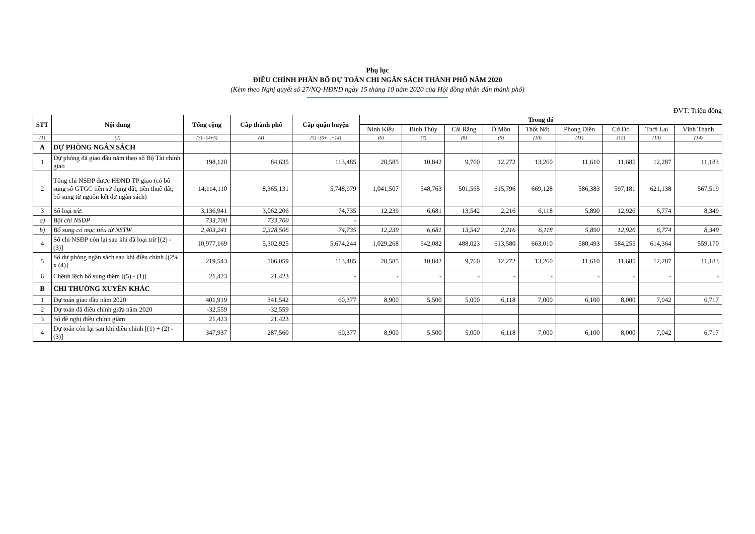Phụ lục
ĐIỀU CHỈNH PHÂN BỔ DỰ TOÁN CHI NGÂN SÁCH THÀNH PHỐ NĂM 2020
(Kèm theo Nghị quyết số 27/NQ-HĐND ngày 15 tháng 10 năm 2020 của Hội đồng nhân dân thành phố)
ĐVT: Triệu đồng
| STT | Nội dung | Tổng cộng | Cấp thành phố | Cấp quận huyện | Trong đó | | | | | | | | |
| --- | --- | --- | --- | --- | --- | --- | --- | --- | --- | --- | --- | --- | --- |
| | | | | | Ninh Kiều | Bình Thủy | Cái Răng | Ô Môn | Thốt Nốt | Phong Điền | Cờ Đỏ | Thới Lai | Vĩnh Thạnh |
| (1) | (2) | (3)=(4+5) | (4) | (5)=(6+...+14) | (6) | (7) | (8) | (9) | (10) | (11) | (12) | (13) | (14) |
| A | DỰ PHÒNG NGÂN SÁCH | | | | | | | | | | | | |
| 1 | Dự phòng đã giao đầu năm theo số Bộ Tài chính giao | 198,120 | 84,635 | 113,485 | 20,585 | 10,842 | 9,760 | 12,272 | 13,260 | 11,610 | 11,685 | 12,287 | 11,183 |
| 2 | Tổng chi NSĐP được HĐND TP giao (có bổ sung số GTGC tiền sử dụng đất, tiền thuê đất; bổ sung từ nguồn kết dư ngân sách) | 14,114,110 | 8,365,131 | 5,748,979 | 1,041,507 | 548,763 | 501,565 | 615,796 | 669,128 | 586,383 | 597,181 | 621,138 | 567,519 |
| 3 | Số loại trừ: | 3,136,941 | 3,062,206 | 74,735 | 12,239 | 6,681 | 13,542 | 2,216 | 6,118 | 5,890 | 12,926 | 6,774 | 8,349 |
| a) | Bội chi NSĐP | 733,700 | 733,700 | - | | | | | | | | | |
| b) | Bổ sung có mục tiêu từ NSTW | 2,403,241 | 2,328,506 | 74,735 | 12,239 | 6,681 | 13,542 | 2,216 | 6,118 | 5,890 | 12,926 | 6,774 | 8,349 |
| 4 | Số chi NSĐP còn lại sau khi đã loại trừ [(2) - (3)] | 10,977,169 | 5,302,925 | 5,674,244 | 1,029,268 | 542,082 | 488,023 | 613,580 | 663,010 | 580,493 | 584,255 | 614,364 | 559,170 |
| 5 | Số dự phòng ngân sách sau khi điều chỉnh [(2% x (4)] | 219,543 | 106,059 | 113,485 | 20,585 | 10,842 | 9,760 | 12,272 | 13,260 | 11,610 | 11,685 | 12,287 | 11,183 |
| 6 | Chênh lệch bổ sung thêm [(5) - (1)] | 21,423 | 21,423 | - | - | - | - | - | - | - | - | - | - |
| B | CHI THƯỜNG XUYÊN KHÁC | | | | | | | | | | | | |
| 1 | Dự toán giao đầu năm 2020 | 401,919 | 341,542 | 60,377 | 8,900 | 5,500 | 5,000 | 6,118 | 7,000 | 6,100 | 8,000 | 7,042 | 6,717 |
| 2 | Dự toán đã điều chỉnh giữa năm 2020 | -32,559 | -32,559 | | | | | | | | | | |
| 3 | Số đề nghị điều chỉnh giảm | 21,423 | 21,423 | | | | | | | | | | |
| 4 | Dự toán còn lại sau khi điều chỉnh [(1) + (2) - (3)] | 347,937 | 287,560 | 60,377 | 8,900 | 5,500 | 5,000 | 6,118 | 7,000 | 6,100 | 8,000 | 7,042 | 6,717 |